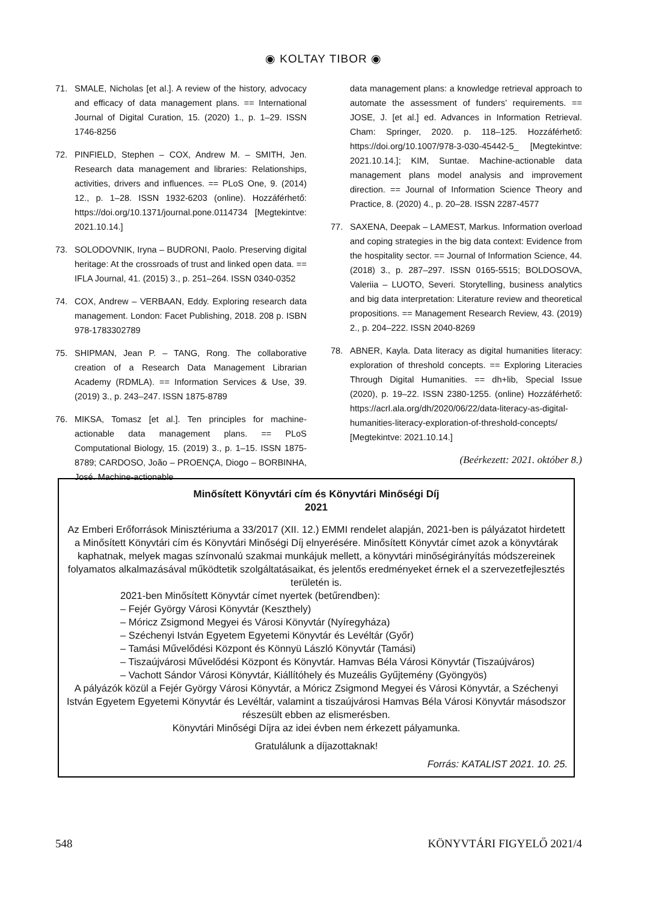◉ KOLTAY TIBOR ◉
71. SMALE, Nicholas [et al.]. A review of the history, advocacy and efficacy of data management plans. == International Journal of Digital Curation, 15. (2020) 1., p. 1–29. ISSN 1746-8256
72. PINFIELD, Stephen – COX, Andrew M. – SMITH, Jen. Research data management and libraries: Relationships, activities, drivers and influences. == PLoS One, 9. (2014) 12., p. 1–28. ISSN 1932-6203 (online). Hozzáférhető: https://doi.org/10.1371/journal.pone.0114734 [Megtekintve: 2021.10.14.]
73. SOLODOVNIK, Iryna – BUDRONI, Paolo. Preserving digital heritage: At the crossroads of trust and linked open data. == IFLA Journal, 41. (2015) 3., p. 251–264. ISSN 0340-0352
74. COX, Andrew – VERBAAN, Eddy. Exploring research data management. London: Facet Publishing, 2018. 208 p. ISBN 978-1783302789
75. SHIPMAN, Jean P. – TANG, Rong. The collaborative creation of a Research Data Management Librarian Academy (RDMLA). == Information Services & Use, 39. (2019) 3., p. 243–247. ISSN 1875-8789
76. MIKSA, Tomasz [et al.]. Ten principles for machine-actionable data management plans. == PLoS Computational Biology, 15. (2019) 3., p. 1–15. ISSN 1875-8789; CARDOSO, João – PROENÇA, Diogo – BORBINHA, José. Machine-actionable
data management plans: a knowledge retrieval approach to automate the assessment of funders’ requirements. == JOSE, J. [et al.] ed. Advances in Information Retrieval. Cham: Springer, 2020. p. 118–125. Hozzáférhető: https://doi.org/10.1007/978-3-030-45442-5_ [Megtekintve: 2021.10.14.]; KIM, Suntae. Machine-actionable data management plans model analysis and improvement direction. == Journal of Information Science Theory and Practice, 8. (2020) 4., p. 20–28. ISSN 2287-4577
77. SAXENA, Deepak – LAMEST, Markus. Information overload and coping strategies in the big data context: Evidence from the hospitality sector. == Journal of Information Science, 44. (2018) 3., p. 287–297. ISSN 0165-5515; BOLDOSOVA, Valeriia – LUOTO, Severi. Storytelling, business analytics and big data interpretation: Literature review and theoretical propositions. == Management Research Review, 43. (2019) 2., p. 204–222. ISSN 2040-8269
78. ABNER, Kayla. Data literacy as digital humanities literacy: exploration of threshold concepts. == Exploring Literacies Through Digital Humanities. == dh+lib, Special Issue (2020), p. 19–22. ISSN 2380-1255. (online) Hozzáférhető: https://acrl.ala.org/dh/2020/06/22/data-literacy-as-digital-humanities-literacy-exploration-of-threshold-concepts/ [Megtekintve: 2021.10.14.]
(Beérkezett: 2021. október 8.)
Minősített Könyvtári cím és Könyvtári Minőségi Díj
2021
Az Emberi Erőforrások Minisztériuma a 33/2017 (XII. 12.) EMMI rendelet alapján, 2021-ben is pályázatot hirdetett a Minősített Könyvtári cím és Könyvtári Minőségi Díj elnyerésére. Minősített Könyvtár címet azok a könyvtárak kaphatnak, melyek magas színvonalú szakmai munkájuk mellett, a könyvtári minőségirányítás módszereinek folyamatos alkalmazásával működtetik szolgáltatásaikat, és jelentős eredményeket érnek el a szervezetfejlesztés területén is.
2021-ben Minősített Könyvtár címet nyertek (betűrendben):
– Fejér György Városi Könyvtár (Keszthely)
– Móricz Zsigmond Megyei és Városi Könyvtár (Nyíregyháza)
– Széchenyi István Egyetem Egyetemi Könyvtár és Levéltár (Győr)
– Tamási Művelődési Központ és Könnyü László Könyvtár (Tamási)
– Tiszaújvárosi Művelődési Központ és Könyvtár. Hamvas Béla Városi Könyvtár (Tiszaújváros)
– Vachott Sándor Városi Könyvtár, Kiállítóhely és Muzeális Gyűjtemény (Gyöngyös)
A pályázók közül a Fejér György Városi Könyvtár, a Móricz Zsigmond Megyei és Városi Könyvtár, a Széchenyi István Egyetem Egyetemi Könyvtár és Levéltár, valamint a tiszaújvárosi Hamvas Béla Városi Könyvtár másodszor részesült ebben az elismerésben.
Könyvtári Minőségi Díjra az idei évben nem érkezett pályamunka.
Gratulálunk a díjazottaknak!
Forrás: KATALIST 2021. 10. 25.
548 KÖNYVTÁRI FIGYELŐ 2021/4